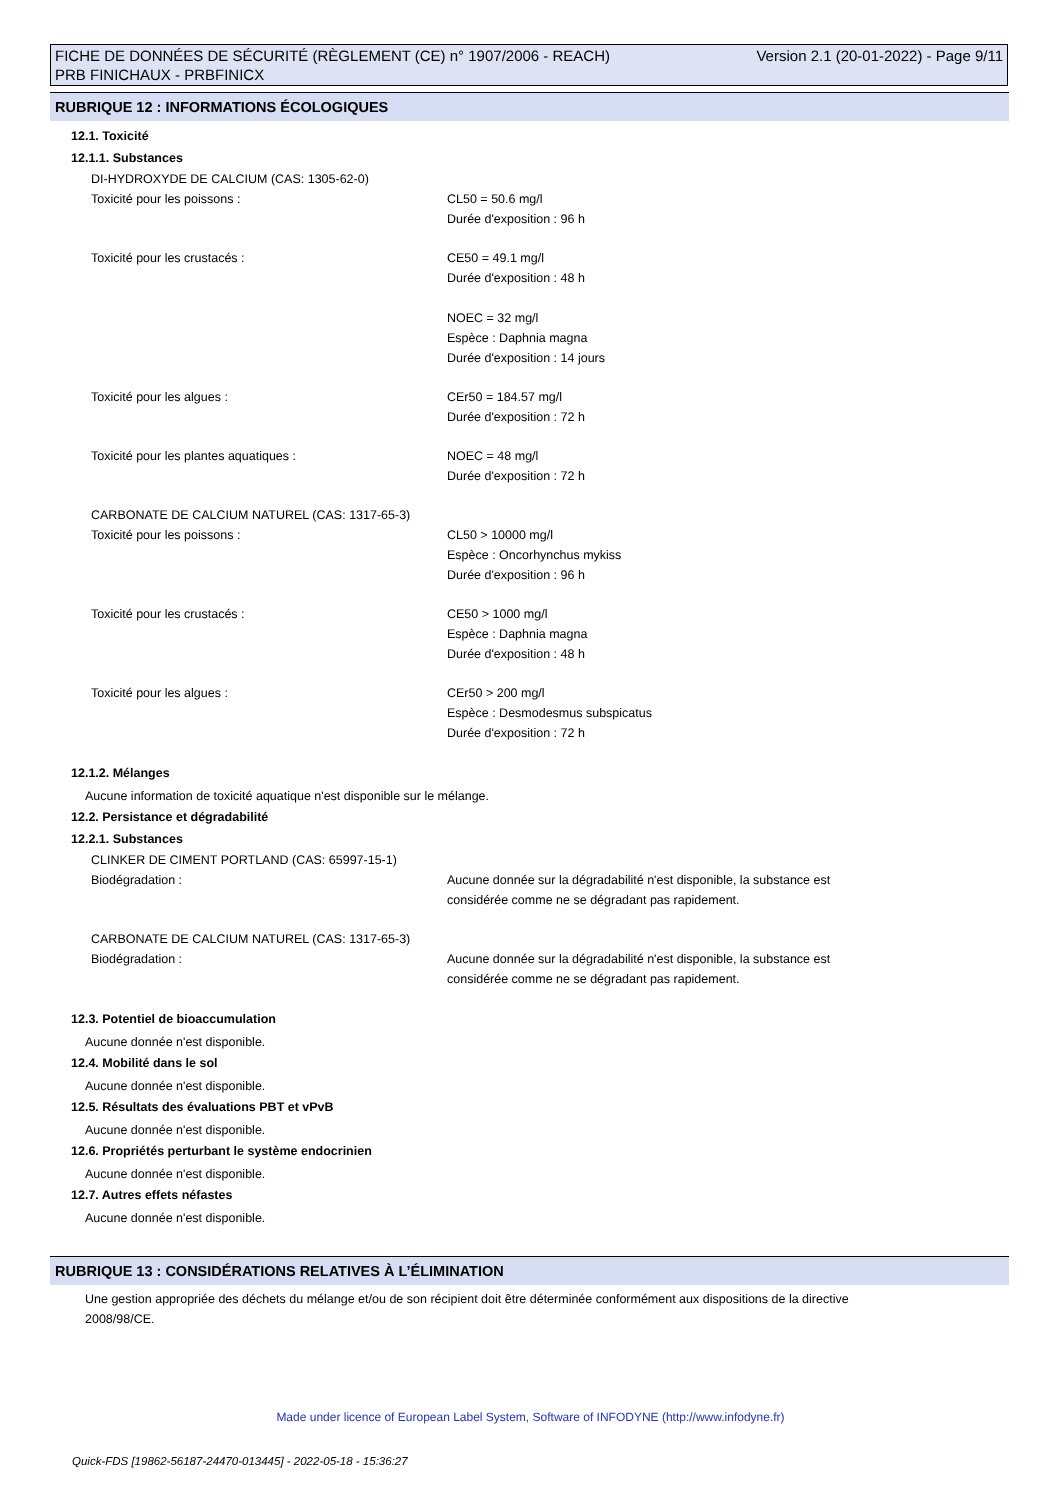FICHE DE DONNÉES DE SÉCURITÉ (RÈGLEMENT (CE) n° 1907/2006 - REACH)
PRB FINICHAUX - PRBFINICX
Version 2.1 (20-01-2022) - Page 9/11
RUBRIQUE 12 : INFORMATIONS ÉCOLOGIQUES
12.1. Toxicité
12.1.1. Substances
DI-HYDROXYDE DE CALCIUM (CAS: 1305-62-0)
Toxicité pour les poissons : CL50 = 50.6 mg/l
Durée d'exposition : 96 h
Toxicité pour les crustacés : CE50 = 49.1 mg/l
Durée d'exposition : 48 h
NOEC = 32 mg/l
Espèce : Daphnia magna
Durée d'exposition : 14 jours
Toxicité pour les algues : CEr50 = 184.57 mg/l
Durée d'exposition : 72 h
Toxicité pour les plantes aquatiques : NOEC = 48 mg/l
Durée d'exposition : 72 h
CARBONATE DE CALCIUM NATUREL (CAS: 1317-65-3)
Toxicité pour les poissons : CL50 > 10000 mg/l
Espèce : Oncorhynchus mykiss
Durée d'exposition : 96 h
Toxicité pour les crustacés : CE50 > 1000 mg/l
Espèce : Daphnia magna
Durée d'exposition : 48 h
Toxicité pour les algues : CEr50 > 200 mg/l
Espèce : Desmodesmus subspicatus
Durée d'exposition : 72 h
12.1.2. Mélanges
Aucune information de toxicité aquatique n'est disponible sur le mélange.
12.2. Persistance et dégradabilité
12.2.1. Substances
CLINKER DE CIMENT PORTLAND (CAS: 65997-15-1)
Biodégradation : Aucune donnée sur la dégradabilité n'est disponible, la substance est
considérée comme ne se dégradant pas rapidement.
CARBONATE DE CALCIUM NATUREL (CAS: 1317-65-3)
Biodégradation : Aucune donnée sur la dégradabilité n'est disponible, la substance est
considérée comme ne se dégradant pas rapidement.
12.3. Potentiel de bioaccumulation
Aucune donnée n'est disponible.
12.4. Mobilité dans le sol
Aucune donnée n'est disponible.
12.5. Résultats des évaluations PBT et vPvB
Aucune donnée n'est disponible.
12.6. Propriétés perturbant le système endocrinien
Aucune donnée n'est disponible.
12.7. Autres effets néfastes
Aucune donnée n'est disponible.
RUBRIQUE 13 : CONSIDÉRATIONS RELATIVES À L’ÉLIMINATION
Une gestion appropriée des déchets du mélange et/ou de son récipient doit être déterminée conformément aux dispositions de la directive
2008/98/CE.
Made under licence of European Label System, Software of INFODYNE (http://www.infodyne.fr)
Quick-FDS [19862-56187-24470-013445] - 2022-05-18 - 15:36:27